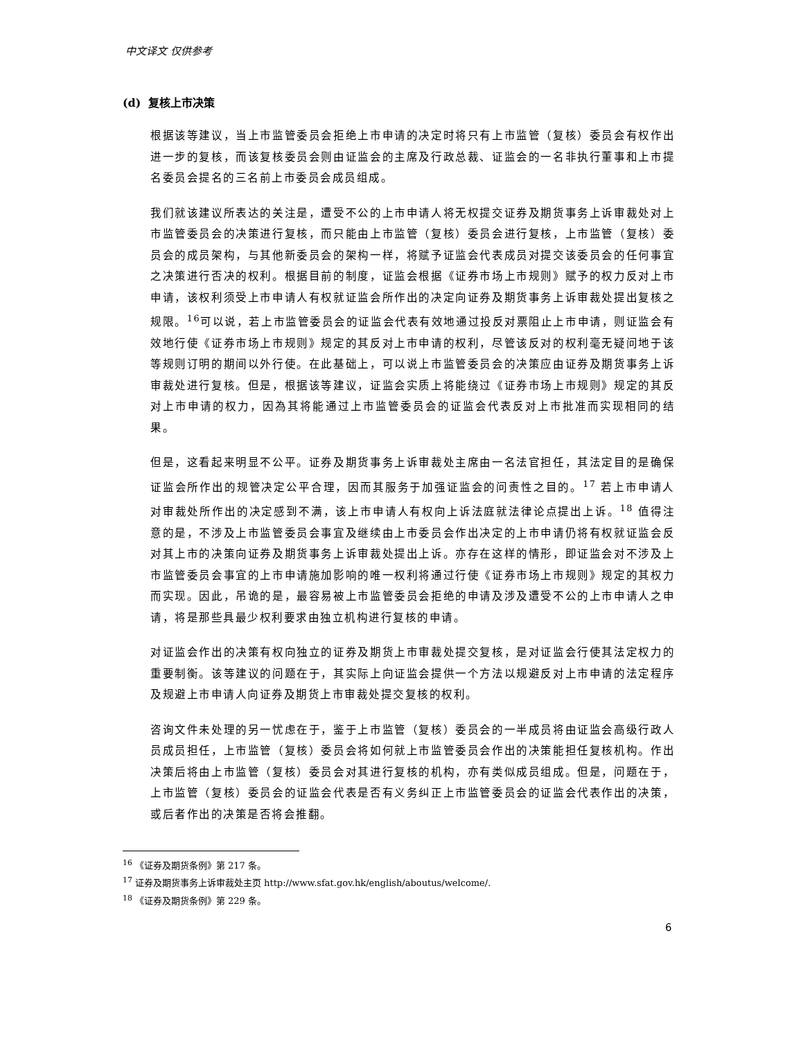中文译文 仅供参考
(d) 复核上市决策
根据该等建议，当上市监管委员会拒绝上市申请的决定时将只有上市监管（复核）委员会有权作出进一步的复核，而该复核委员会则由证监会的主席及行政总裁、证监会的一名非执行董事和上市提名委员会提名的三名前上市委员会成员组成。
我们就该建议所表达的关注是，遭受不公的上市申请人将无权提交证券及期货事务上诉审裁处对上市监管委员会的决策进行复核，而只能由上市监管（复核）委员会进行复核，上市监管（复核）委员会的成员架构，与其他新委员会的架构一样，将赋予证监会代表成员对提交该委员会的任何事宜之决策进行否决的权利。根据目前的制度，证监会根据《证券市场上市规则》赋予的权力反对上市申请，该权利须受上市申请人有权就证监会所作出的决定向证券及期货事务上诉审裁处提出复核之规限。<sup>16</sup>可以说，若上市监管委员会的证监会代表有效地通过投反对票阻止上市申请，则证监会有效地行使《证券市场上市规则》规定的其反对上市申请的权利，尽管该反对的权利毫无疑问地于该等规则订明的期间以外行使。在此基础上，可以说上市监管委员会的决策应由证券及期货事务上诉审裁处进行复核。但是，根据该等建议，证监会实质上将能绕过《证券市场上市规则》规定的其反对上市申请的权力，因為其将能通过上市监管委员会的证监会代表反对上市批准而实现相同的结果。
但是，这看起来明显不公平。证券及期货事务上诉审裁处主席由一名法官担任，其法定目的是确保证监会所作出的规管决定公平合理，因而其服务于加强证监会的问责性之目的。<sup>17</sup> 若上市申请人对审裁处所作出的决定感到不满，该上市申请人有权向上诉法庭就法律论点提出上诉。<sup>18</sup> 值得注意的是，不涉及上市监管委员会事宜及继续由上市委员会作出决定的上市申请仍将有权就证监会反对其上市的决策向证券及期货事务上诉审裁处提出上诉。亦存在这样的情形，即证监会对不涉及上市监管委员会事宜的上市申请施加影响的唯一权利将通过行使《证券市场上市规则》规定的其权力而实现。因此，吊诡的是，最容易被上市监管委员会拒绝的申请及涉及遭受不公的上市申请人之申请，将是那些具最少权利要求由独立机构进行复核的申请。
对证监会作出的决策有权向独立的证券及期货上市审裁处提交复核，是对证监会行使其法定权力的重要制衡。该等建议的问题在于，其实际上向证监会提供一个方法以规避反对上市申请的法定程序及规避上市申请人向证券及期货上市审裁处提交复核的权利。
咨询文件未处理的另一忧虑在于，鉴于上市监管（复核）委员会的一半成员将由证监会高级行政人员成员担任，上市监管（复核）委员会将如何就上市监管委员会作出的决策能担任复核机构。作出决策后将由上市监管（复核）委员会对其进行复核的机构，亦有类似成员组成。但是，问题在于，上市监管（复核）委员会的证监会代表是否有义务纠正上市监管委员会的证监会代表作出的决策，或后者作出的决策是否将会推翻。
<sup>16</sup> 《证券及期货条例》第 217 条。
<sup>17</sup> 证券及期货事务上诉审裁处主页 http://www.sfat.gov.hk/english/aboutus/welcome/.
<sup>18</sup> 《证券及期货条例》第 229 条。
6